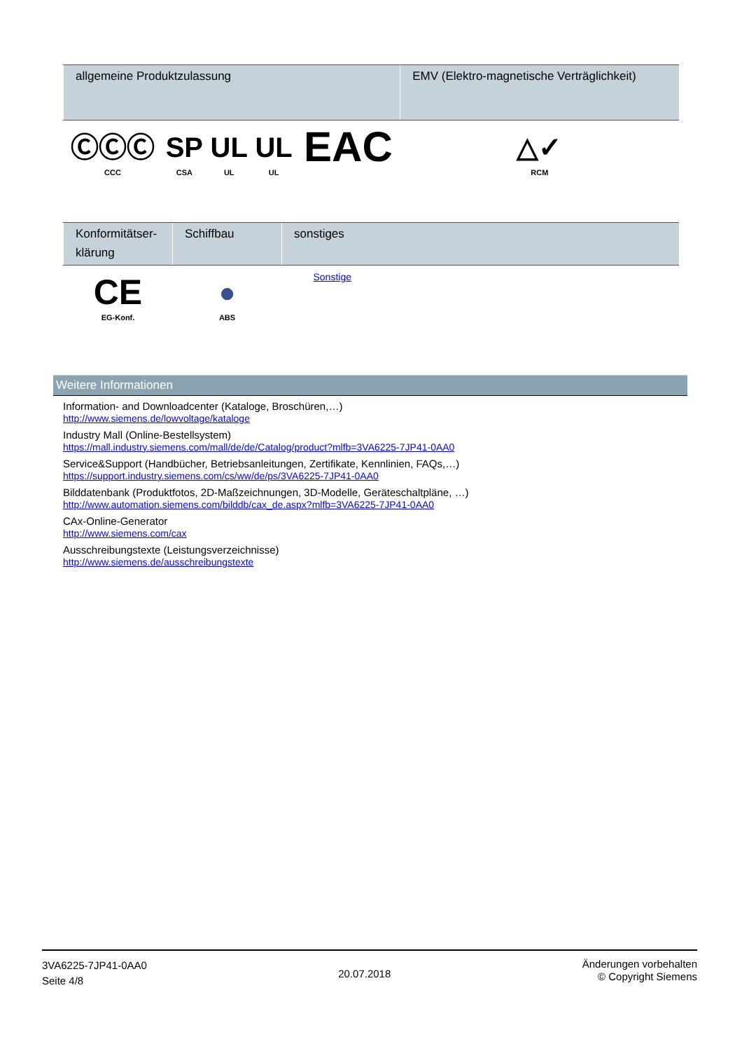| allgemeine Produktzulassung | | | | | EMV (Elektro-magnetische Verträglichkeit) |
| --- | --- | --- | --- | --- | --- |
| ⒸⒸⒸ CCC | SP CSA | UL UL | UL UL | EAC | △✓ RCM |
| Konformitätser-klärung | Schiffbau | sonstiges |
| --- | --- | --- |
| CE EG-Konf. | ● ABS | Sonstige |
Weitere Informationen
Information- and Downloadcenter (Kataloge, Broschüren,…)
http://www.siemens.de/lowvoltage/kataloge
Industry Mall (Online-Bestellsystem)
https://mall.industry.siemens.com/mall/de/de/Catalog/product?mlfb=3VA6225-7JP41-0AA0
Service&Support (Handbücher, Betriebsanleitungen, Zertifikate, Kennlinien, FAQs,…)
https://support.industry.siemens.com/cs/ww/de/ps/3VA6225-7JP41-0AA0
Bilddatenbank (Produktfotos, 2D-Maßzeichnungen, 3D-Modelle, Geräteschaltpläne, …)
http://www.automation.siemens.com/bilddb/cax_de.aspx?mlfb=3VA6225-7JP41-0AA0
CAx-Online-Generator
http://www.siemens.com/cax
Ausschreibungstexte (Leistungsverzeichnisse)
http://www.siemens.de/ausschreibungstexte
3VA6225-7JP41-0AA0
Seite 4/8
20.07.2018
Änderungen vorbehalten
© Copyright Siemens